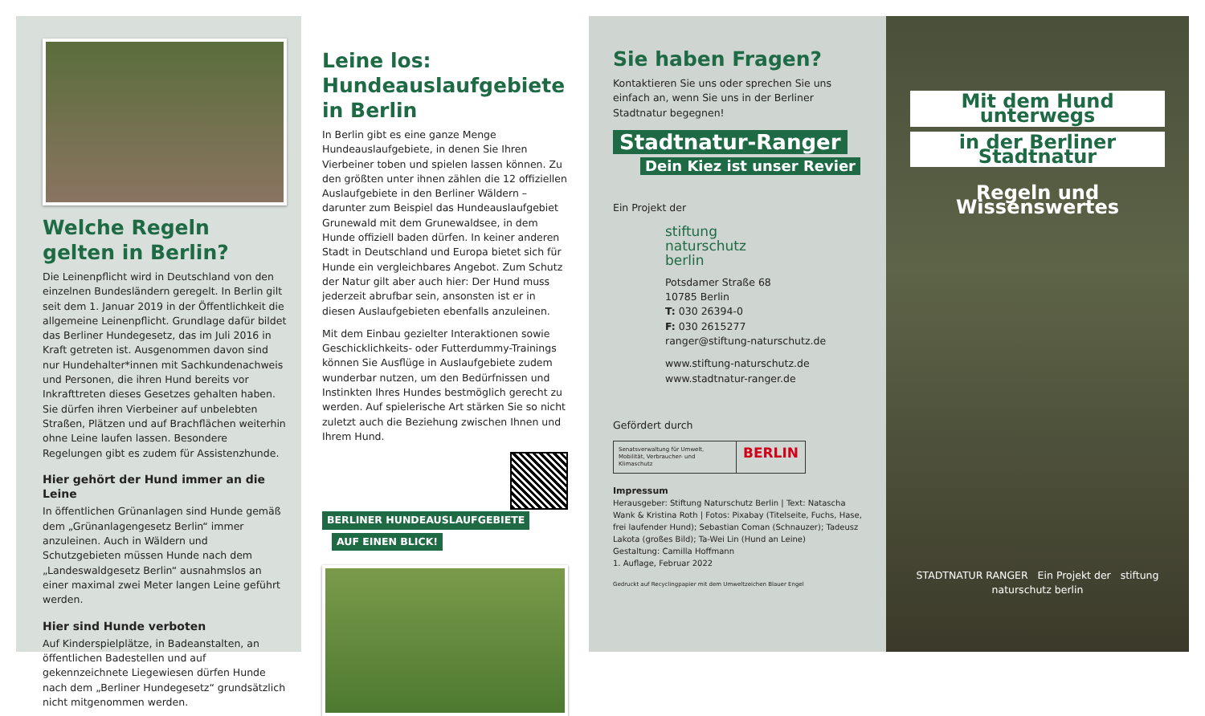Welche Regeln gelten in Berlin?
Die Leinenpflicht wird in Deutschland von den einzelnen Bundesländern geregelt. In Berlin gilt seit dem 1. Januar 2019 in der Öffentlichkeit die allgemeine Leinenpflicht. Grundlage dafür bildet das Berliner Hundegesetz, das im Juli 2016 in Kraft getreten ist. Ausgenommen davon sind nur Hundehalter*innen mit Sachkundenachweis und Personen, die ihren Hund bereits vor Inkrafttreten dieses Gesetzes gehalten haben. Sie dürfen ihren Vierbeiner auf unbelebten Straßen, Plätzen und auf Brachflächen weiterhin ohne Leine laufen lassen. Besondere Regelungen gibt es zudem für Assistenzhunde.
Hier gehört der Hund immer an die Leine
In öffentlichen Grünanlagen sind Hunde gemäß dem „Grünanlagengesetz Berlin“ immer anzuleinen. Auch in Wäldern und Schutzgebieten müssen Hunde nach dem „Landeswaldgesetz Berlin“ ausnahmslos an einer maximal zwei Meter langen Leine geführt werden.
Hier sind Hunde verboten
Auf Kinderspielplätze, in Badeanstalten, an öffentlichen Badestellen und auf gekennzeichnete Liegewiesen dürfen Hunde nach dem „Berliner Hundegesetz“ grundsätzlich nicht mitgenommen werden.
Leine los:
Hundeauslaufgebiete in Berlin
In Berlin gibt es eine ganze Menge Hundeauslaufgebiete, in denen Sie Ihren Vierbeiner toben und spielen lassen können. Zu den größten unter ihnen zählen die 12 offiziellen Auslaufgebiete in den Berliner Wäldern – darunter zum Beispiel das Hundeauslaufgebiet Grunewald mit dem Grunewaldsee, in dem Hunde offiziell baden dürfen. In keiner anderen Stadt in Deutschland und Europa bietet sich für Hunde ein vergleichbares Angebot. Zum Schutz der Natur gilt aber auch hier: Der Hund muss jederzeit abrufbar sein, ansonsten ist er in diesen Auslaufgebieten ebenfalls anzuleinen.
Mit dem Einbau gezielter Interaktionen sowie Geschicklichkeits- oder Futterdummy-Trainings können Sie Ausflüge in Auslaufgebiete zudem wunderbar nutzen, um den Bedürfnissen und Instinkten Ihres Hundes bestmöglich gerecht zu werden. Auf spielerische Art stärken Sie so nicht zuletzt auch die Beziehung zwischen Ihnen und Ihrem Hund.
BERLINER HUNDEAUSLAUFGEBIETE
AUF EINEN BLICK!
Sie haben Fragen?
Kontaktieren Sie uns oder sprechen Sie uns einfach an, wenn Sie uns in der Berliner Stadtnatur begegnen!
Stadtnatur-Ranger
Dein Kiez ist unser Revier
Ein Projekt der
stiftung
naturschutz
berlin
Potsdamer Straße 68
10785 Berlin
T: 030 26394-0
F: 030 2615277
ranger@stiftung-naturschutz.de
www.stiftung-naturschutz.de
www.stadtnatur-ranger.de
Gefördert durch
Senatsverwaltung für Umwelt, Mobilität, Verbraucher- und Klimaschutz
BERLIN
Impressum
Herausgeber: Stiftung Naturschutz Berlin | Text: Natascha Wank & Kristina Roth | Fotos: Pixabay (Titelseite, Fuchs, Hase, frei laufender Hund); Sebastian Coman (Schnauzer); Tadeusz Lakota (großes Bild); Ta-Wei Lin (Hund an Leine)
Gestaltung: Camilla Hoffmann
1. Auflage, Februar 2022
Gedruckt auf Recyclingpapier mit dem Umweltzeichen Blauer Engel
Mit dem Hund unterwegs
in der Berliner Stadtnatur
Regeln und Wissenswertes
STADTNATUR RANGER Ein Projekt der stiftung naturschutz berlin